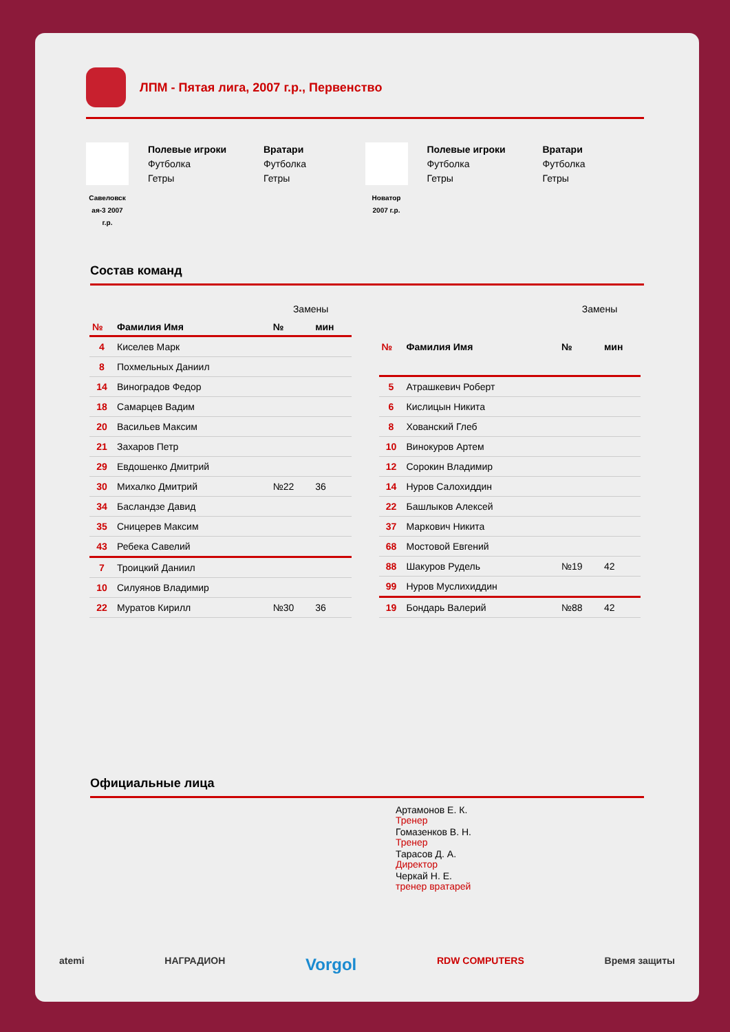ЛПМ - Пятая лига, 2007 г.р., Первенство
Савеловск ая-3 2007 г.р.
Полевые игроки
Футболка
Гетры
Вратари
Футболка
Гетры
Новатор 2007 г.р.
Полевые игроки
Футболка
Гетры
Вратари
Футболка
Гетры
Состав команд
| | | Замены | |
| № | Фамилия Имя | № | мин |
| 4 | Киселев Марк | | |
| 8 | Похмельных Даниил | | |
| 14 | Виноградов Федор | | |
| 18 | Самарцев Вадим | | |
| 20 | Васильев Максим | | |
| 21 | Захаров Петр | | |
| 29 | Евдошенко Дмитрий | | |
| 30 | Михалко Дмитрий | №22 | 36 |
| 34 | Басландзе Давид | | |
| 35 | Сницерев Максим | | |
| 43 | Ребека Савелий | | |
| 7 | Троицкий Даниил | | |
| 10 | Силуянов Владимир | | |
| 22 | Муратов Кирилл | №30 | 36 |
| | | Замены | |
| № | Фамилия Имя | № | мин |
| 5 | Атрашкевич Роберт | | |
| 6 | Кислицын Никита | | |
| 8 | Хованский Глеб | | |
| 10 | Винокуров Артем | | |
| 12 | Сорокин Владимир | | |
| 14 | Нуров Салохиддин | | |
| 22 | Башлыков Алексей | | |
| 37 | Маркович Никита | | |
| 68 | Мостовой Евгений | | |
| 88 | Шакуров Рудель | №19 | 42 |
| 99 | Нуров Муслихиддин | | |
| 19 | Бондарь Валерий | №88 | 42 |
Официальные лица
Артамонов Е. К.
Тренер
Гомазенков В. Н.
Тренер
Тарасов Д. А.
Директор
Черкай Н. Е.
тренер вратарей
atemi НАГРАДИОН Vorgol RDW COMPUTERS Время защиты